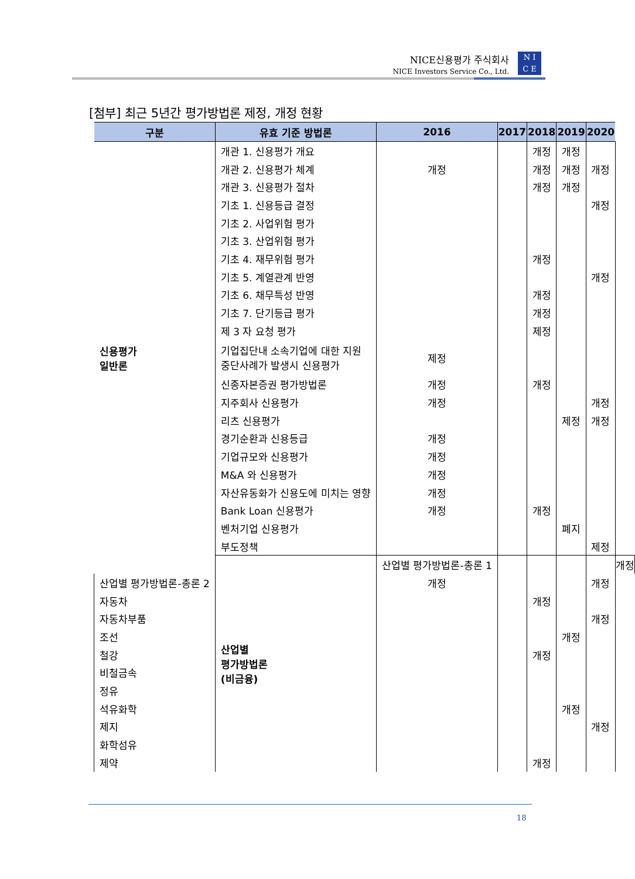NICE신용평가 주식회사
NICE Investors Service Co., Ltd.
N I
C E
[첨부] 최근 5년간 평가방법론 제정, 개정 현황
| 구분 | 유효 기준 방법론 | 2016 | 2017 | 2018 | 2019 | 2020 | |
| --- | --- | --- | --- | --- | --- | --- | --- |
| 신용평가 일반론 | 개관 1. 신용평가 개요 | | | 개정 | 개정 | | |
| | 개관 2. 신용평가 체계 | 개정 | | 개정 | 개정 | 개정 | |
| | 개관 3. 신용평가 절차 | | | 개정 | 개정 | | |
| | 기초 1. 신용등급 결정 | | | | | 개정 | |
| | 기초 2. 사업위험 평가 | | | | | | |
| | 기초 3. 산업위험 평가 | | | | | | |
| | 기초 4. 재무위험 평가 | | | 개정 | | | |
| | 기초 5. 계열관계 반영 | | | | | 개정 | |
| | 기초 6. 채무특성 반영 | | | 개정 | | | |
| | 기초 7. 단기등급 평가 | | | 개정 | | | |
| | 제 3 자 요청 평가 | | | 제정 | | | |
| | 기업집단내 소속기업에 대한 지원 중단사례가 발생시 신용평가 | 제정 | | | | | |
| | 신종자본증권 평가방법론 | 개정 | | 개정 | | | |
| | 지주회사 신용평가 | 개정 | | | | 개정 | |
| | 리츠 신용평가 | | | | 제정 | 개정 | |
| | 경기순환과 신용등급 | 개정 | | | | | |
| | 기업규모와 신용평가 | 개정 | | | | | |
| | M&A 와 신용평가 | 개정 | | | | | |
| | 자산유동화가 신용도에 미치는 영향 | 개정 | | | | | |
| | Bank Loan 신용평가 | 개정 | | 개정 | | | |
| | 벤처기업 신용평가 | | | | 폐지 | | |
| | 부도정책 | | | | | 제정 | |
| | 산업별 평가방법론 (비금융) | 산업별 평가방법론-총론 1 | | | | | 개정 |
| 산업별 평가방법론-총론 2 | | 개정 | | | | 개정 | |
| 자동차 | | | | 개정 | | | |
| 자동차부품 | | | | | | 개정 | |
| 조선 | | | | | 개정 | | |
| 철강 | | | | 개정 | | | |
| 비철금속 | | | | | | | |
| 정유 | | | | | | | |
| 석유화학 | | | | | 개정 | | |
| 제지 | | | | | | 개정 | |
| 화학섬유 | | | | | | | |
| 제약 | | | | 개정 | | | |
18